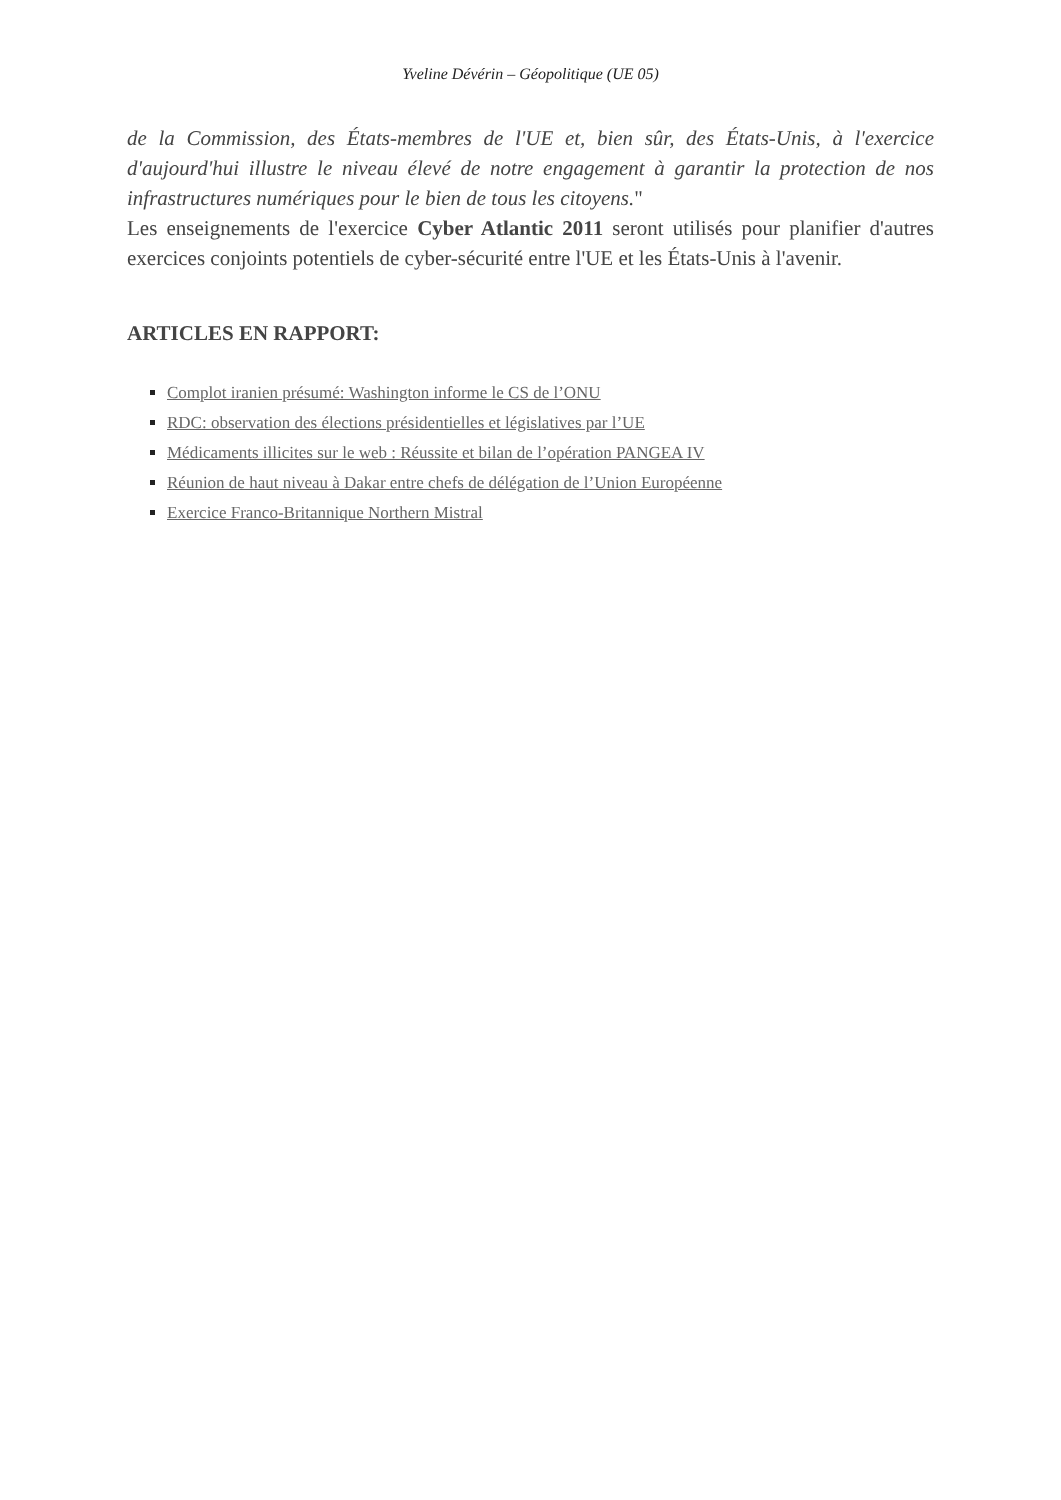Yveline Dévérin – Géopolitique (UE 05)
de la Commission, des États-membres de l'UE et, bien sûr, des États-Unis, à l'exercice d'aujourd'hui illustre le niveau élevé de notre engagement à garantir la protection de nos infrastructures numériques pour le bien de tous les citoyens."
Les enseignements de l'exercice Cyber Atlantic 2011 seront utilisés pour planifier d'autres exercices conjoints potentiels de cyber-sécurité entre l'UE et les États-Unis à l'avenir.
ARTICLES EN RAPPORT:
Complot iranien présumé: Washington informe le CS de l’ONU
RDC: observation des élections présidentielles et législatives par l’UE
Médicaments illicites sur le web : Réussite et bilan de l’opération PANGEA IV
Réunion de haut niveau à Dakar entre chefs de délégation de l’Union Européenne
Exercice Franco-Britannique Northern Mistral